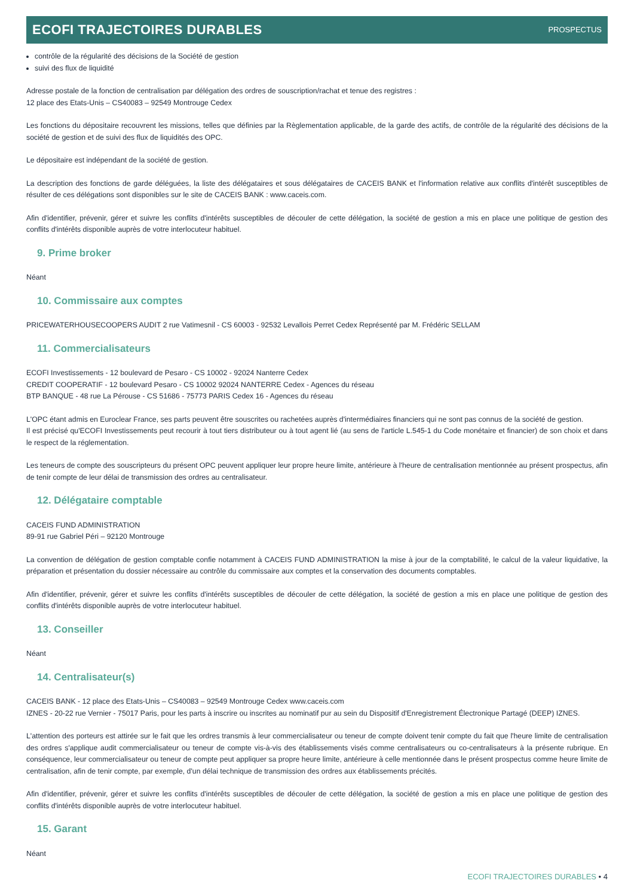ECOFI TRAJECTOIRES DURABLES
PROSPECTUS
contrôle de la régularité des décisions de la Société de gestion
suivi des flux de liquidité
Adresse postale de la fonction de centralisation par délégation des ordres de souscription/rachat et tenue des registres :
12 place des Etats-Unis – CS40083 – 92549 Montrouge Cedex
Les fonctions du dépositaire recouvrent les missions, telles que définies par la Règlementation applicable, de la garde des actifs, de contrôle de la régularité des décisions de la société de gestion et de suivi des flux de liquidités des OPC.
Le dépositaire est indépendant de la société de gestion.
La description des fonctions de garde déléguées, la liste des délégataires et sous délégataires de CACEIS BANK et l'information relative aux conflits d'intérêt susceptibles de résulter de ces délégations sont disponibles sur le site de CACEIS BANK : www.caceis.com.
Afin d'identifier, prévenir, gérer et suivre les conflits d'intérêts susceptibles de découler de cette délégation, la société de gestion a mis en place une politique de gestion des conflits d'intérêts disponible auprès de votre interlocuteur habituel.
9. Prime broker
Néant
10. Commissaire aux comptes
PRICEWATERHOUSECOOPERS AUDIT 2 rue Vatimesnil - CS 60003 - 92532 Levallois Perret Cedex Représenté par M. Frédéric SELLAM
11. Commercialisateurs
ECOFI Investissements - 12 boulevard de Pesaro - CS 10002 - 92024 Nanterre Cedex
CREDIT COOPERATIF - 12 boulevard Pesaro - CS 10002 92024 NANTERRE Cedex - Agences du réseau
BTP BANQUE - 48 rue La Pérouse - CS 51686 - 75773 PARIS Cedex 16 - Agences du réseau
L'OPC étant admis en Euroclear France, ses parts peuvent être souscrites ou rachetées auprès d'intermédiaires financiers qui ne sont pas connus de la société de gestion.
Il est précisé qu'ECOFI Investissements peut recourir à tout tiers distributeur ou à tout agent lié (au sens de l'article L.545-1 du Code monétaire et financier) de son choix et dans le respect de la réglementation.
Les teneurs de compte des souscripteurs du présent OPC peuvent appliquer leur propre heure limite, antérieure à l'heure de centralisation mentionnée au présent prospectus, afin de tenir compte de leur délai de transmission des ordres au centralisateur.
12. Délégataire comptable
CACEIS FUND ADMINISTRATION
89-91 rue Gabriel Péri – 92120 Montrouge
La convention de délégation de gestion comptable confie notamment à CACEIS FUND ADMINISTRATION la mise à jour de la comptabilité, le calcul de la valeur liquidative, la préparation et présentation du dossier nécessaire au contrôle du commissaire aux comptes et la conservation des documents comptables.
Afin d'identifier, prévenir, gérer et suivre les conflits d'intérêts susceptibles de découler de cette délégation, la société de gestion a mis en place une politique de gestion des conflits d'intérêts disponible auprès de votre interlocuteur habituel.
13. Conseiller
Néant
14. Centralisateur(s)
CACEIS BANK - 12 place des Etats-Unis – CS40083 – 92549 Montrouge Cedex www.caceis.com
IZNES - 20-22 rue Vernier - 75017 Paris, pour les parts à inscrire ou inscrites au nominatif pur au sein du Dispositif d'Enregistrement Électronique Partagé (DEEP) IZNES.
L'attention des porteurs est attirée sur le fait que les ordres transmis à leur commercialisateur ou teneur de compte doivent tenir compte du fait que l'heure limite de centralisation des ordres s'applique audit commercialisateur ou teneur de compte vis-à-vis des établissements visés comme centralisateurs ou co-centralisateurs à la présente rubrique. En conséquence, leur commercialisateur ou teneur de compte peut appliquer sa propre heure limite, antérieure à celle mentionnée dans le présent prospectus comme heure limite de centralisation, afin de tenir compte, par exemple, d'un délai technique de transmission des ordres aux établissements précités.
Afin d'identifier, prévenir, gérer et suivre les conflits d'intérêts susceptibles de découler de cette délégation, la société de gestion a mis en place une politique de gestion des conflits d'intérêts disponible auprès de votre interlocuteur habituel.
15. Garant
Néant
ECOFI TRAJECTOIRES DURABLES • 4